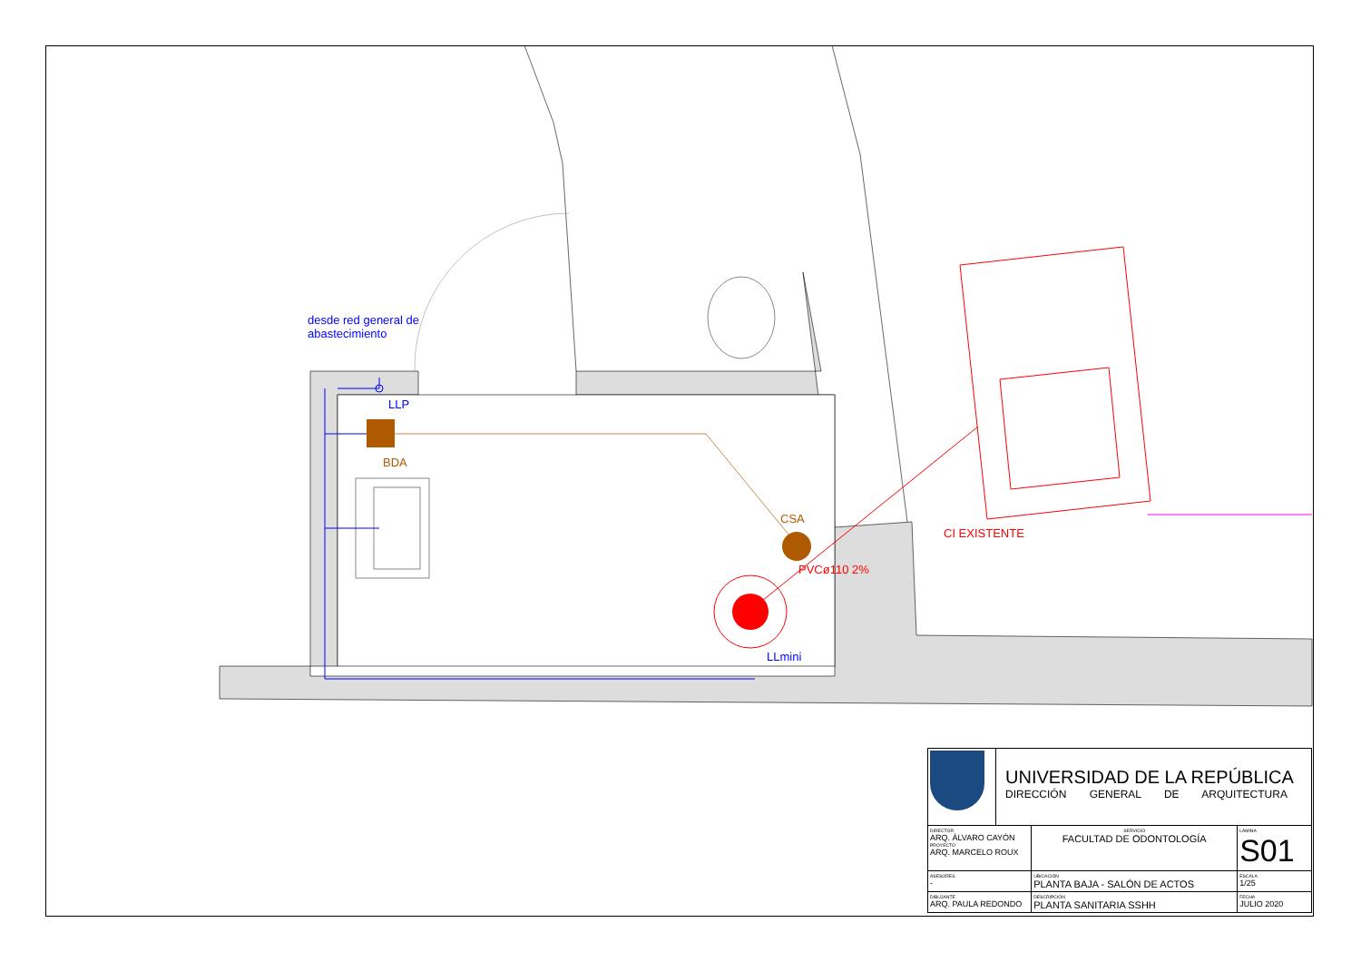desde red general de
abastecimiento
LLP
BDA
CSA
PVCø110 2%
LLmini
CI EXISTENTE
| | UNIVERSIDAD DE LA REPÚBLICA DIRECCIÓN GENERAL DE ARQUITECTURA | | |
| DIRECTOR ARQ. ÁLVARO CAYÓN PROYECTO ARQ. MARCELO ROUX | | SERVICIO FACULTAD DE ODONTOLOGÍA | LÁMINA S01 |
| ASESORES - | | UBICACIÓN PLANTA BAJA - SALÓN DE ACTOS | ESCALA 1/25 |
| DIBUJANTE ARQ. PAULA REDONDO | | DESCRIPCIÓN PLANTA SANITARIA SSHH | FECHA JULIO 2020 |